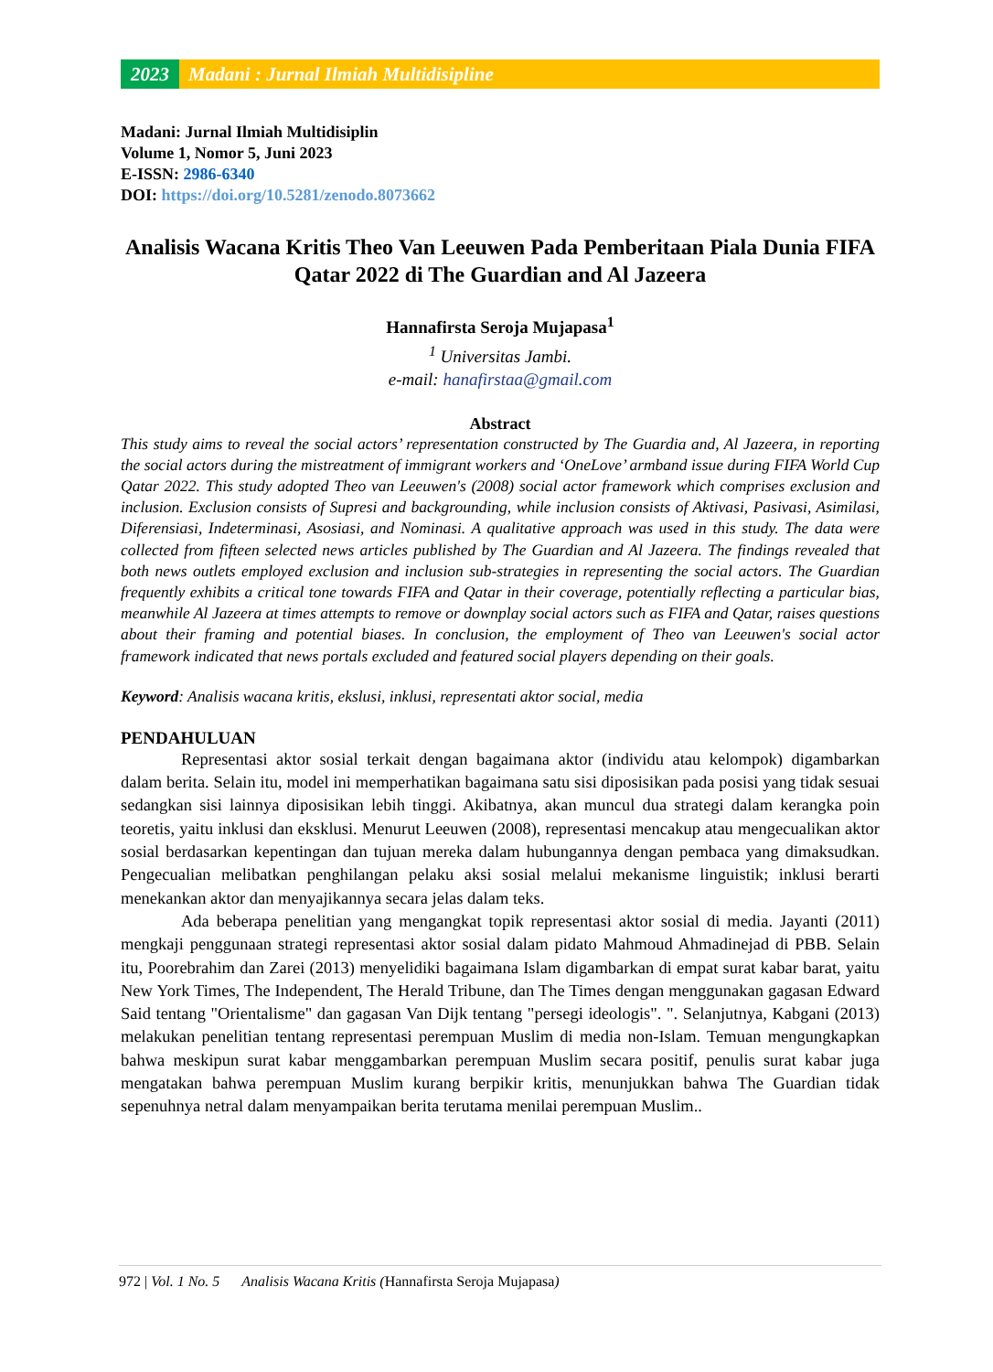2023 Madani : Jurnal Ilmiah Multidisipline
Madani: Jurnal Ilmiah Multidisiplin
Volume 1, Nomor 5, Juni 2023
E-ISSN: 2986-6340
DOI: https://doi.org/10.5281/zenodo.8073662
Analisis Wacana Kritis Theo Van Leeuwen Pada Pemberitaan Piala Dunia FIFA Qatar 2022 di The Guardian and Al Jazeera
Hannafirsta Seroja Mujapasa<sup>1</sup>
<sup>1</sup> Universitas Jambi.
e-mail: hanafirstaa@gmail.com
Abstract
This study aims to reveal the social actors’ representation constructed by The Guardia and, Al Jazeera, in reporting the social actors during the mistreatment of immigrant workers and ‘OneLove’ armband issue during FIFA World Cup Qatar 2022. This study adopted Theo van Leeuwen's (2008) social actor framework which comprises exclusion and inclusion. Exclusion consists of Supresi and backgrounding, while inclusion consists of Aktivasi, Pasivasi, Asimilasi, Diferensiasi, Indeterminasi, Asosiasi, and Nominasi. A qualitative approach was used in this study. The data were collected from fifteen selected news articles published by The Guardian and Al Jazeera. The findings revealed that both news outlets employed exclusion and inclusion sub-strategies in representing the social actors. The Guardian frequently exhibits a critical tone towards FIFA and Qatar in their coverage, potentially reflecting a particular bias, meanwhile Al Jazeera at times attempts to remove or downplay social actors such as FIFA and Qatar, raises questions about their framing and potential biases. In conclusion, the employment of Theo van Leeuwen's social actor framework indicated that news portals excluded and featured social players depending on their goals.
Keyword: Analisis wacana kritis, ekslusi, inklusi, representati aktor social, media
PENDAHULUAN
Representasi aktor sosial terkait dengan bagaimana aktor (individu atau kelompok) digambarkan dalam berita. Selain itu, model ini memperhatikan bagaimana satu sisi diposisikan pada posisi yang tidak sesuai sedangkan sisi lainnya diposisikan lebih tinggi. Akibatnya, akan muncul dua strategi dalam kerangka poin teoretis, yaitu inklusi dan eksklusi. Menurut Leeuwen (2008), representasi mencakup atau mengecualikan aktor sosial berdasarkan kepentingan dan tujuan mereka dalam hubungannya dengan pembaca yang dimaksudkan. Pengecualian melibatkan penghilangan pelaku aksi sosial melalui mekanisme linguistik; inklusi berarti menekankan aktor dan menyajikannya secara jelas dalam teks.
Ada beberapa penelitian yang mengangkat topik representasi aktor sosial di media. Jayanti (2011) mengkaji penggunaan strategi representasi aktor sosial dalam pidato Mahmoud Ahmadinejad di PBB. Selain itu, Poorebrahim dan Zarei (2013) menyelidiki bagaimana Islam digambarkan di empat surat kabar barat, yaitu New York Times, The Independent, The Herald Tribune, dan The Times dengan menggunakan gagasan Edward Said tentang "Orientalisme" dan gagasan Van Dijk tentang "persegi ideologis". ". Selanjutnya, Kabgani (2013) melakukan penelitian tentang representasi perempuan Muslim di media non-Islam. Temuan mengungkapkan bahwa meskipun surat kabar menggambarkan perempuan Muslim secara positif, penulis surat kabar juga mengatakan bahwa perempuan Muslim kurang berpikir kritis, menunjukkan bahwa The Guardian tidak sepenuhnya netral dalam menyampaikan berita terutama menilai perempuan Muslim..
972 | Vol. 1 No. 5 Analisis Wacana Kritis (Hannafirsta Seroja Mujapasa)